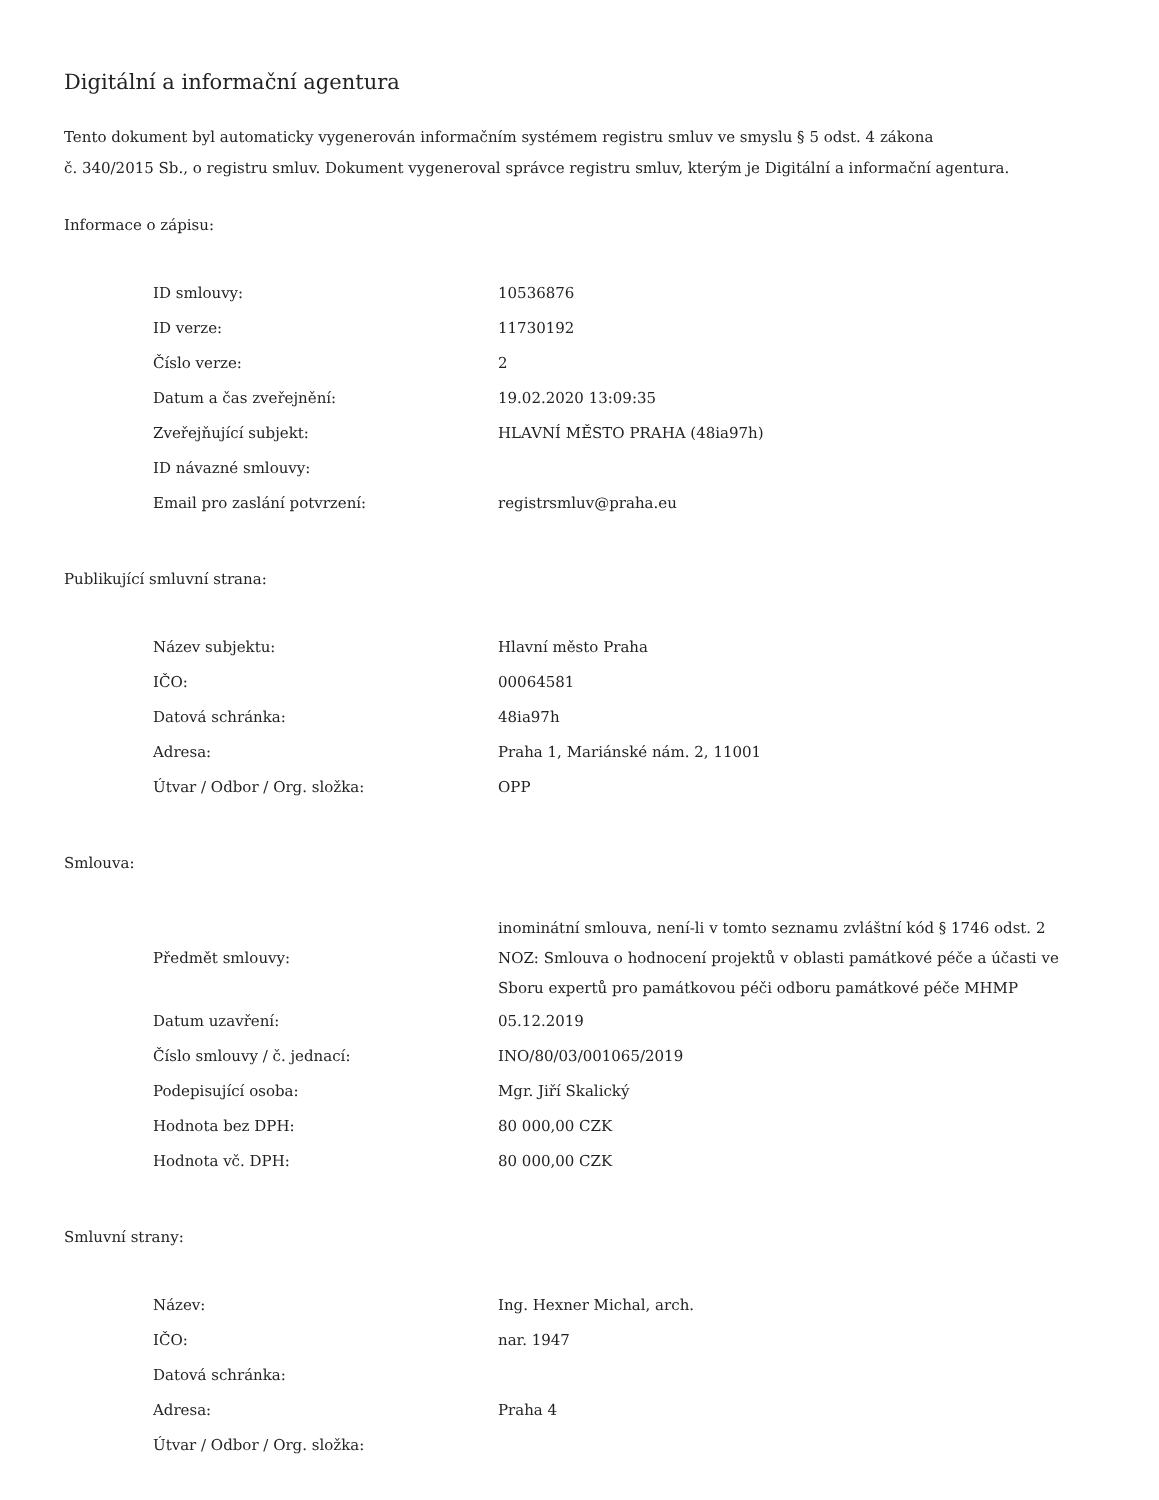Digitální a informační agentura
Tento dokument byl automaticky vygenerován informačním systémem registru smluv ve smyslu § 5 odst. 4 zákona
č. 340/2015 Sb., o registru smluv. Dokument vygeneroval správce registru smluv, kterým je Digitální a informační agentura.
Informace o zápisu:
| ID smlouvy: | 10536876 |
| ID verze: | 11730192 |
| Číslo verze: | 2 |
| Datum a čas zveřejnění: | 19.02.2020 13:09:35 |
| Zveřejňující subjekt: | HLAVNÍ MĚSTO PRAHA (48ia97h) |
| ID návazné smlouvy: | |
| Email pro zaslání potvrzení: | registrsmluv@praha.eu |
Publikující smluvní strana:
| Název subjektu: | Hlavní město Praha |
| IČO: | 00064581 |
| Datová schránka: | 48ia97h |
| Adresa: | Praha 1, Mariánské nám. 2, 11001 |
| Útvar / Odbor / Org. složka: | OPP |
Smlouva:
| Předmět smlouvy: | inominátní smlouva, není-li v tomto seznamu zvláštní kód § 1746 odst. 2 NOZ: Smlouva o hodnocení projektů v oblasti památkové péče a účasti ve Sboru expertů pro památkovou péči odboru památkové péče MHMP |
| Datum uzavření: | 05.12.2019 |
| Číslo smlouvy / č. jednací: | INO/80/03/001065/2019 |
| Podepisující osoba: | Mgr. Jiří Skalický |
| Hodnota bez DPH: | 80 000,00 CZK |
| Hodnota vč. DPH: | 80 000,00 CZK |
Smluvní strany:
| Název: | Ing. Hexner Michal, arch. |
| IČO: | nar. 1947 |
| Datová schránka: | |
| Adresa: | Praha 4 |
| Útvar / Odbor / Org. složka: | |